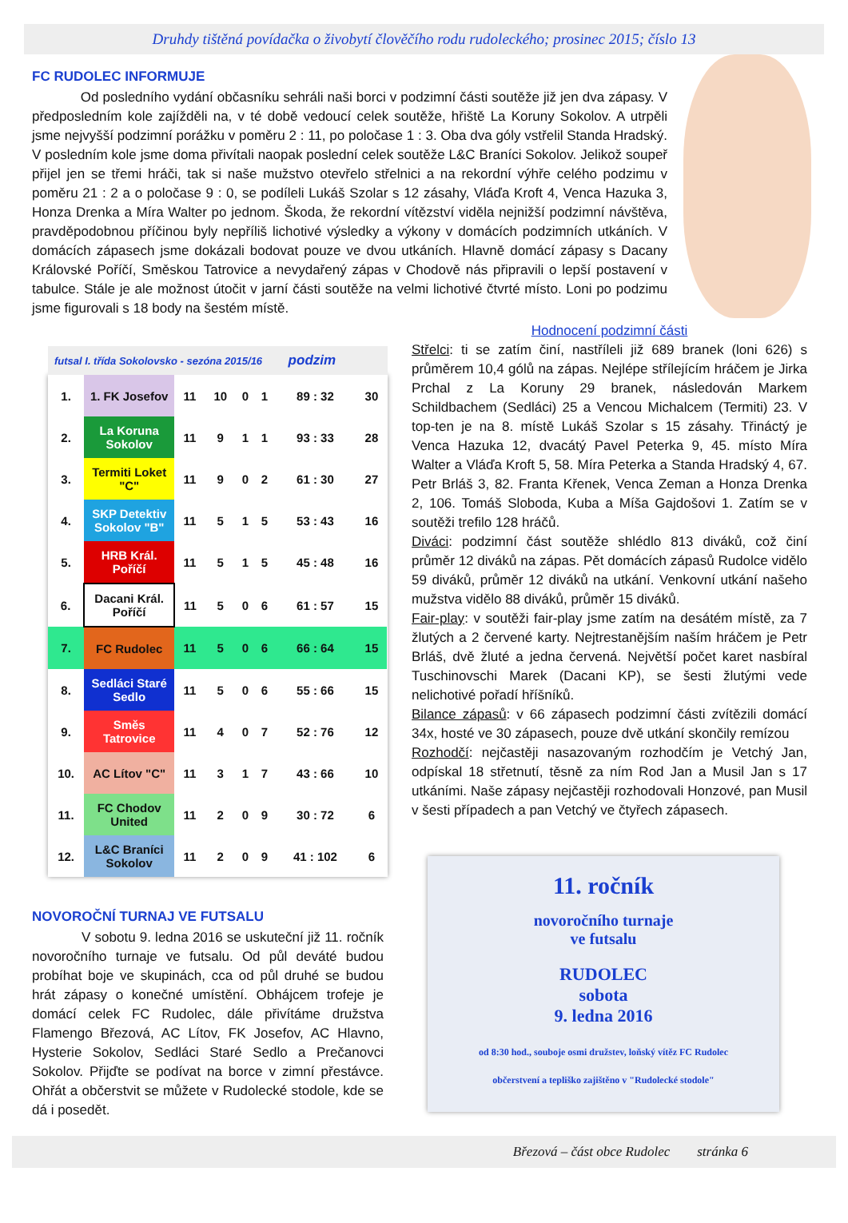Druhdy tištěná povídačka o živobytí člověčího rodu rudoleckého; prosinec 2015; číslo 13
FC RUDOLEC INFORMUJE
Od posledního vydání občasníku sehráli naši borci v podzimní části soutěže již jen dva zápasy. V předposledním kole zajížděli na, v té době vedoucí celek soutěže, hřiště La Koruny Sokolov. A utrpěli jsme nejvyšší podzimní porážku v poměru 2 : 11, po poločase 1 : 3. Oba dva góly vstřelil Standa Hradský. V posledním kole jsme doma přivítali naopak poslední celek soutěže L&C Braníci Sokolov. Jelikož soupeř přijel jen se třemi hráči, tak si naše mužstvo otevřelo střelnici a na rekordní výhře celého podzimu v poměru 21 : 2 a o poločase 9 : 0, se podíleli Lukáš Szolar s 12 zásahy, Vláďa Kroft 4, Venca Hazuka 3, Honza Drenka a Míra Walter po jednom. Škoda, že rekordní vítězství viděla nejnižší podzimní návštěva, pravděpodobnou příčinou byly nepříliš lichotivé výsledky a výkony v domácích podzimních utkáních. V domácích zápasech jsme dokázali bodovat pouze ve dvou utkáních. Hlavně domácí zápasy s Dacany Královské Poříčí, Směskou Tatrovice a nevydařený zápas v Chodově nás připravili o lepší postavení v tabulce. Stále je ale možnost útočit v jarní části soutěže na velmi lichotivé čtvrté místo. Loni po podzimu jsme figurovali s 18 body na šestém místě.
futsal I. třída Sokolovsko - sezóna 2015/16 podzim
| 1. | 1. FK Josefov | 11 | 10 | 0 | 1 | 89 : 32 | 30 |
| 2. | La Koruna Sokolov | 11 | 9 | 1 | 1 | 93 : 33 | 28 |
| 3. | Termiti Loket "C" | 11 | 9 | 0 | 2 | 61 : 30 | 27 |
| 4. | SKP Detektiv Sokolov "B" | 11 | 5 | 1 | 5 | 53 : 43 | 16 |
| 5. | HRB Král. Poříčí | 11 | 5 | 1 | 5 | 45 : 48 | 16 |
| 6. | Dacani Král. Poříčí | 11 | 5 | 0 | 6 | 61 : 57 | 15 |
| 7. | FC Rudolec | 11 | 5 | 0 | 6 | 66 : 64 | 15 |
| 8. | Sedláci Staré Sedlo | 11 | 5 | 0 | 6 | 55 : 66 | 15 |
| 9. | Směs Tatrovice | 11 | 4 | 0 | 7 | 52 : 76 | 12 |
| 10. | AC Lítov "C" | 11 | 3 | 1 | 7 | 43 : 66 | 10 |
| 11. | FC Chodov United | 11 | 2 | 0 | 9 | 30 : 72 | 6 |
| 12. | L&C Braníci Sokolov | 11 | 2 | 0 | 9 | 41 : 102 | 6 |
NOVOROČNÍ TURNAJ VE FUTSALU
V sobotu 9. ledna 2016 se uskuteční již 11. ročník novoročního turnaje ve futsalu. Od půl deváté budou probíhat boje ve skupinách, cca od půl druhé se budou hrát zápasy o konečné umístění. Obhájcem trofeje je domácí celek FC Rudolec, dále přivítáme družstva Flamengo Březová, AC Lítov, FK Josefov, AC Hlavno, Hysterie Sokolov, Sedláci Staré Sedlo a Prečanovci Sokolov. Přijďte se podívat na borce v zimní přestávce. Ohřát a občerstvit se můžete v Rudolecké stodole, kde se dá i posedět.
Hodnocení podzimní části
Střelci: ti se zatím činí, nastříleli již 689 branek (loni 626) s průměrem 10,4 gólů na zápas. Nejlépe střílejícím hráčem je Jirka Prchal z La Koruny 29 branek, následován Markem Schildbachem (Sedláci) 25 a Vencou Michalcem (Termiti) 23. V top-ten je na 8. místě Lukáš Szolar s 15 zásahy. Třináctý je Venca Hazuka 12, dvacátý Pavel Peterka 9, 45. místo Míra Walter a Vláďa Kroft 5, 58. Míra Peterka a Standa Hradský 4, 67. Petr Brláš 3, 82. Franta Křenek, Venca Zeman a Honza Drenka 2, 106. Tomáš Sloboda, Kuba a Míša Gajdošovi 1. Zatím se v soutěži trefilo 128 hráčů.
Diváci: podzimní část soutěže shlédlo 813 diváků, což činí průměr 12 diváků na zápas. Pět domácích zápasů Rudolce vidělo 59 diváků, průměr 12 diváků na utkání. Venkovní utkání našeho mužstva vidělo 88 diváků, průměr 15 diváků.
Fair-play: v soutěži fair-play jsme zatím na desátém místě, za 7 žlutých a 2 červené karty. Nejtrestanějším naším hráčem je Petr Brláš, dvě žluté a jedna červená. Největší počet karet nasbíral Tuschinovschi Marek (Dacani KP), se šesti žlutými vede nelichotivé pořadí hříšníků.
Bilance zápasů: v 66 zápasech podzimní části zvítězili domácí 34x, hosté ve 30 zápasech, pouze dvě utkání skončily remízou
Rozhodčí: nejčastěji nasazovaným rozhodčím je Vetchý Jan, odpískal 18 střetnutí, těsně za ním Rod Jan a Musil Jan s 17 utkáními. Naše zápasy nejčastěji rozhodovali Honzové, pan Musil v šesti případech a pan Vetchý ve čtyřech zápasech.
11. ročník
novoročního turnaje
ve futsalu
RUDOLEC
sobota
9. ledna 2016
od 8:30 hod., souboje osmi družstev, loňský vítěz FC Rudolec
občerstvení a tepliško zajištěno v "Rudolecké stodole"
Březová – část obce Rudolec stránka 6